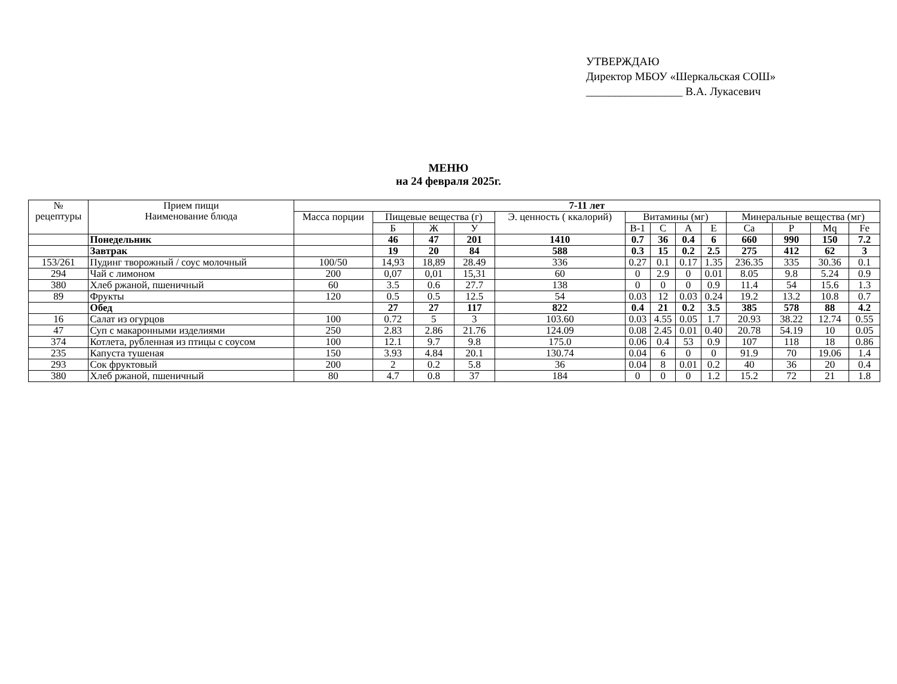УТВЕРЖДАЮ
Директор МБОУ «Шеркальская СОШ»
_________________ В.А. Лукасевич
МЕНЮ
на 24 февраля 2025г.
| № рецептуры | Прием пищи Наименование блюда | 7-11 лет | | | | | | | | | | | | |
| --- | --- | --- | --- | --- | --- | --- | --- | --- | --- | --- | --- | --- | --- | --- |
| | | Масса порции | Пищевые вещества (г) | | | Э. ценность ( ккалорий) | Витамины (мг) | | | | Минеральные вещества (мг) | | | |
| | | | Б | Ж | У | | В-1 | С | А | Е | Са | Р | Mq | Fe |
| | Понедельник | | 46 | 47 | 201 | 1410 | 0.7 | 36 | 0.4 | 6 | 660 | 990 | 150 | 7.2 |
| | Завтрак | | 19 | 20 | 84 | 588 | 0.3 | 15 | 0.2 | 2.5 | 275 | 412 | 62 | 3 |
| 153/261 | Пудинг творожный / соус молочный | 100/50 | 14,93 | 18,89 | 28.49 | 336 | 0.27 | 0.1 | 0.17 | 1.35 | 236.35 | 335 | 30.36 | 0.1 |
| 294 | Чай с лимоном | 200 | 0,07 | 0,01 | 15,31 | 60 | 0 | 2.9 | 0 | 0.01 | 8.05 | 9.8 | 5.24 | 0.9 |
| 380 | Хлеб ржаной, пшеничный | 60 | 3.5 | 0.6 | 27.7 | 138 | 0 | 0 | 0 | 0.9 | 11.4 | 54 | 15.6 | 1.3 |
| 89 | Фрукты | 120 | 0.5 | 0.5 | 12.5 | 54 | 0.03 | 12 | 0.03 | 0.24 | 19.2 | 13.2 | 10.8 | 0.7 |
| | Обед | | 27 | 27 | 117 | 822 | 0.4 | 21 | 0.2 | 3.5 | 385 | 578 | 88 | 4.2 |
| 16 | Салат из огурцов | 100 | 0.72 | 5 | 3 | 103.60 | 0.03 | 4.55 | 0.05 | 1.7 | 20.93 | 38.22 | 12.74 | 0.55 |
| 47 | Суп с макаронными изделиями | 250 | 2.83 | 2.86 | 21.76 | 124.09 | 0.08 | 2.45 | 0.01 | 0.40 | 20.78 | 54.19 | 10 | 0.05 |
| 374 | Котлета, рубленная из птицы с соусом | 100 | 12.1 | 9.7 | 9.8 | 175.0 | 0.06 | 0.4 | 53 | 0.9 | 107 | 118 | 18 | 0.86 |
| 235 | Капуста тушеная | 150 | 3.93 | 4.84 | 20.1 | 130.74 | 0.04 | 6 | 0 | 0 | 91.9 | 70 | 19.06 | 1.4 |
| 293 | Сок фруктовый | 200 | 2 | 0.2 | 5.8 | 36 | 0.04 | 8 | 0.01 | 0.2 | 40 | 36 | 20 | 0.4 |
| 380 | Хлеб ржаной, пшеничный | 80 | 4.7 | 0.8 | 37 | 184 | 0 | 0 | 0 | 1.2 | 15.2 | 72 | 21 | 1.8 |